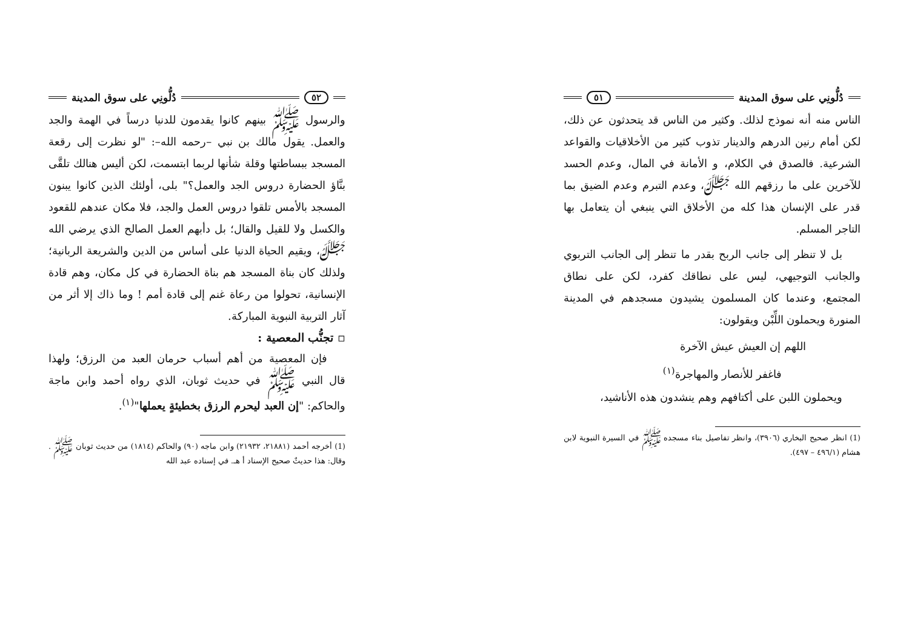دُلُّونِي على سوق المدينة ٥١
الناس منه أنه نموذج لذلك. وكثير من الناس قد يتحدثون عن ذلك، لكن أمام رنين الدرهم والدينار تذوب كثير من الأخلاقيات والقواعد الشرعية. فالصدق في الكلام، و الأمانة في المال، وعدم الحسد للآخرين على ما رزقهم الله ﷻ، وعدم التبرم وعدم الضيق بما قدر على الإنسان هذا كله من الأخلاق التي ينبغي أن يتعامل بها التاجر المسلم.
بل لا تنظر إلى جانب الربح بقدر ما تنظر إلى الجانب التربوي والجانب التوجيهي، ليس على نطاقك كفرد، لكن على نطاق المجتمع، وعندما كان المسلمون يشيدون مسجدهم في المدينة المنورة ويحملون اللِّبْن ويقولون:
اللهم إن العيش عيش الآخرة
فاغفر للأنصار والمهاجرة<sup>(١)</sup>
ويحملون اللبن على أكتافهم وهم ينشدون هذه الأناشيد،
(1) انظر صحيح البخاري (٣٩٠٦)، وانظر تفاصيل بناء مسجده ﷺ في السيرة النبوية لابن هشام (٤٩٦/١ – ٤٩٧).
٥٢ دُلُّونِي على سوق المدينة
والرسول ﷺ بينهم كانوا يقدمون للدنيا درساً في الهمة والجد والعمل. يقول مالك بن نبي –رحمه الله–: "لو نظرت إلى رقعة المسجد ببساطتها وقلة شأنها لربما ابتسمت، لكن أليس هنالك تلقَّى بنَّاؤ الحضارة دروس الجد والعمل؟" بلى، أولئك الذين كانوا يبنون المسجد بالأمس تلقوا دروس العمل والجد، فلا مكان عندهم للقعود والكسل ولا للقيل والقال؛ بل دأبهم العمل الصالح الذي يرضي الله ﷻ، ويقيم الحياة الدنيا على أساس من الدين والشريعة الربانية؛ ولذلك كان بناة المسجد هم بناة الحضارة في كل مكان، وهم قادة الإنسانية، تحولوا من رعاة غنم إلى قادة أمم ! وما ذاك إلا أثر من آثار التربية النبوية المباركة.
▫ تجنُّب المعصية :
فإن المعصية من أهم أسباب حرمان العبد من الرزق؛ ولهذا قال النبي ﷺ في حديث ثوبان، الذي رواه أحمد وابن ماجة والحاكم: "إن العبد ليحرم الرزق بخطيئةٍ يعملها"<sup>(١)</sup>.
(1) أخرجه أحمد (٢١٨٨١، ٢١٩٣٢) وابن ماجه (٩٠) والحاكم (١٨١٤) من حديث ثوبان ﷺ . وقال: هذا حديثٌ صحيح الإسناد أ هـ. في إسناده عبد الله